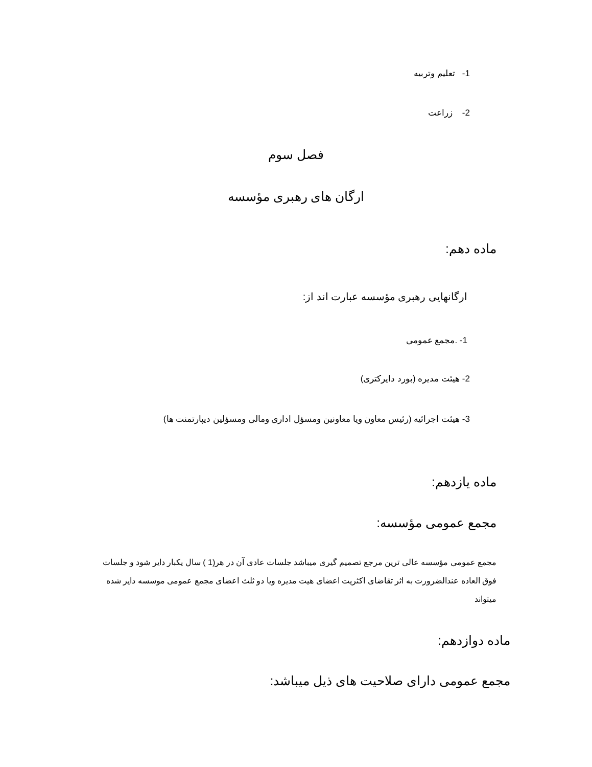1- تعلیم وتربیه
2- زراعت
فصل سوم
ارگان های رهبری مؤسسه
ماده دهم:
ارگانهایی رهبری مؤسسه عبارت اند از:
1- .مجمع عمومی
2- هیئت مدیره (بورد دایرکتری)
3- هیئت اجرائیه (رئیس معاون ویا معاونین ومسؤل اداری ومالی ومسؤلین دیپارتمنت ها)
ماده یازدهم:
مجمع عمومی مؤسسه:
مجمع عمومی مؤسسه عالی ترین مرجع تصمیم گیری میباشد جلسات عادی آن در هر(1 ) سال یکبار دایر شود و جلسات فوق العاده عندالضرورت به اثر تقاضای اکثریت اعضای هیت مدیره ویا دو ثلث اعضای مجمع عمومی موسسه دایر شده میتواند
ماده دوازدهم:
مجمع عمومی دارای صلاحیت های ذیل میباشد: